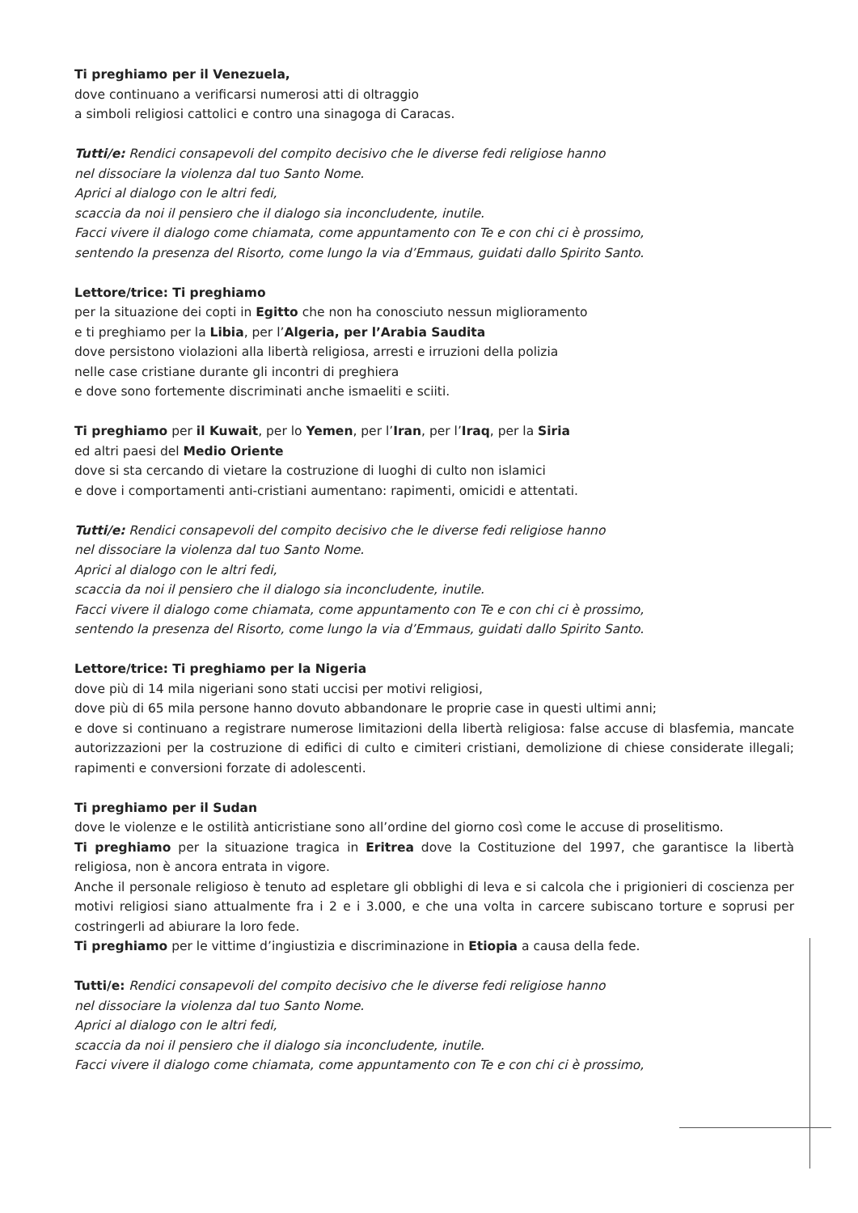Ti preghiamo per il Venezuela,
dove continuano a verificarsi numerosi atti di oltraggio
a simboli religiosi cattolici e contro una sinagoga di Caracas.
Tutti/e: Rendici consapevoli del compito decisivo che le diverse fedi religiose hanno
nel dissociare la violenza dal tuo Santo Nome.
Aprici al dialogo con le altri fedi,
scaccia da noi il pensiero che il dialogo sia inconcludente, inutile.
Facci vivere il dialogo come chiamata, come appuntamento con Te e con chi ci è prossimo,
sentendo la presenza del Risorto, come lungo la via d’Emmaus, guidati dallo Spirito Santo.
Lettore/trice: Ti preghiamo
per la situazione dei copti in Egitto che non ha conosciuto nessun miglioramento
e ti preghiamo per la Libia, per l’Algeria, per l’Arabia Saudita
dove persistono violazioni alla libertà religiosa, arresti e irruzioni della polizia
nelle case cristiane durante gli incontri di preghiera
e dove sono fortemente discriminati anche ismaeliti e sciiti.
Ti preghiamo per il Kuwait, per lo Yemen, per l’Iran, per l’Iraq, per la Siria
ed altri paesi del Medio Oriente
dove si sta cercando di vietare la costruzione di luoghi di culto non islamici
e dove i comportamenti anti-cristiani aumentano: rapimenti, omicidi e attentati.
Tutti/e: Rendici consapevoli del compito decisivo che le diverse fedi religiose hanno
nel dissociare la violenza dal tuo Santo Nome.
Aprici al dialogo con le altri fedi,
scaccia da noi il pensiero che il dialogo sia inconcludente, inutile.
Facci vivere il dialogo come chiamata, come appuntamento con Te e con chi ci è prossimo,
sentendo la presenza del Risorto, come lungo la via d’Emmaus, guidati dallo Spirito Santo.
Lettore/trice: Ti preghiamo per la Nigeria
dove più di 14 mila nigeriani sono stati uccisi per motivi religiosi,
dove più di 65 mila persone hanno dovuto abbandonare le proprie case in questi ultimi anni;
e dove si continuano a registrare numerose limitazioni della libertà religiosa: false accuse di blasfemia, mancate autorizzazioni per la costruzione di edifici di culto e cimiteri cristiani, demolizione di chiese considerate illegali; rapimenti e conversioni forzate di adolescenti.
Ti preghiamo per il Sudan
dove le violenze e le ostilità anticristiane sono all’ordine del giorno così come le accuse di proselitismo.
Ti preghiamo per la situazione tragica in Eritrea dove la Costituzione del 1997, che garantisce la libertà religiosa, non è ancora entrata in vigore.
Anche il personale religioso è tenuto ad espletare gli obblighi di leva e si calcola che i prigionieri di coscienza per motivi religiosi siano attualmente fra i 2 e i 3.000, e che una volta in carcere subiscano torture e soprusi per costringerli ad abiurare la loro fede.
Ti preghiamo per le vittime d’ingiustizia e discriminazione in Etiopia a causa della fede.
Tutti/e: Rendici consapevoli del compito decisivo che le diverse fedi religiose hanno
nel dissociare la violenza dal tuo Santo Nome.
Aprici al dialogo con le altri fedi,
scaccia da noi il pensiero che il dialogo sia inconcludente, inutile.
Facci vivere il dialogo come chiamata, come appuntamento con Te e con chi ci è prossimo,